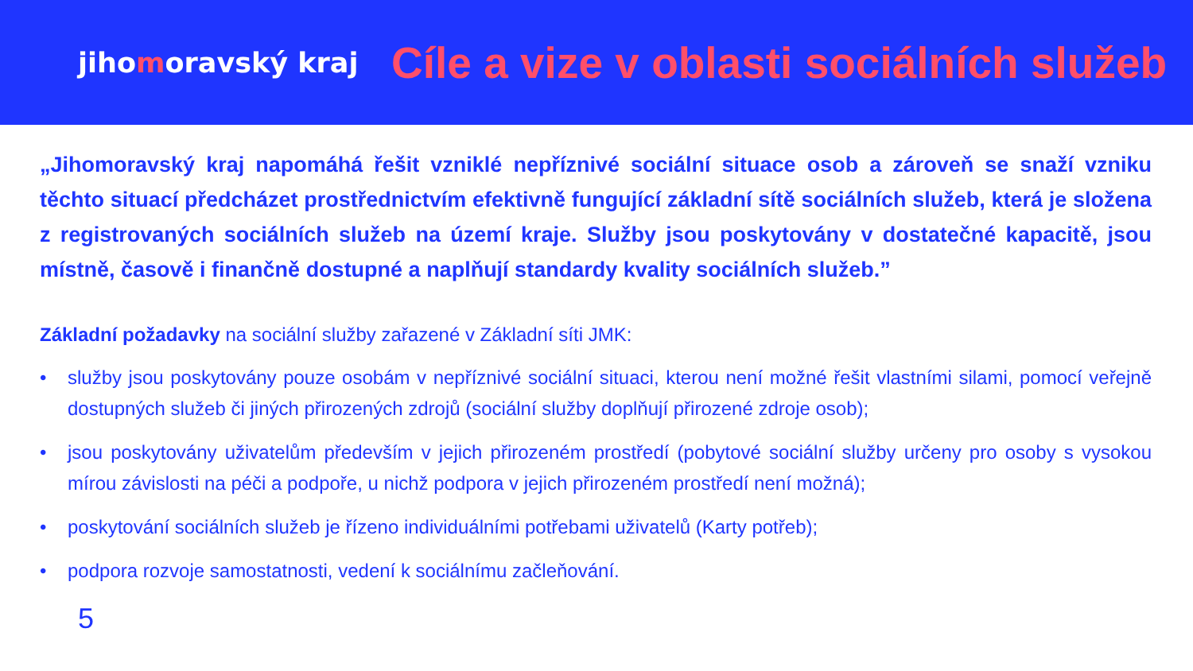jihomoravský kraj
Cíle a vize v oblasti sociálních služeb
„Jihomoravský kraj napomáhá řešit vzniklé nepříznivé sociální situace osob a zároveň se snaží vzniku těchto situací předcházet prostřednictvím efektivně fungující základní sítě sociálních služeb, která je složena z registrovaných sociálních služeb na území kraje. Služby jsou poskytovány v dostatečné kapacitě, jsou místně, časově i finančně dostupné a naplňují standardy kvality sociálních služeb.”
Základní požadavky na sociální služby zařazené v Základní síti JMK:
• služby jsou poskytovány pouze osobám v nepříznivé sociální situaci, kterou není možné řešit vlastními silami, pomocí veřejně dostupných služeb či jiných přirozených zdrojů (sociální služby doplňují přirozené zdroje osob);
• jsou poskytovány uživatelům především v jejich přirozeném prostředí (pobytové sociální služby určeny pro osoby s vysokou mírou závislosti na péči a podpoře, u nichž podpora v jejich přirozeném prostředí není možná);
• poskytování sociálních služeb je řízeno individuálními potřebami uživatelů (Karty potřeb);
• podpora rozvoje samostatnosti, vedení k sociálnímu začleňování.
5